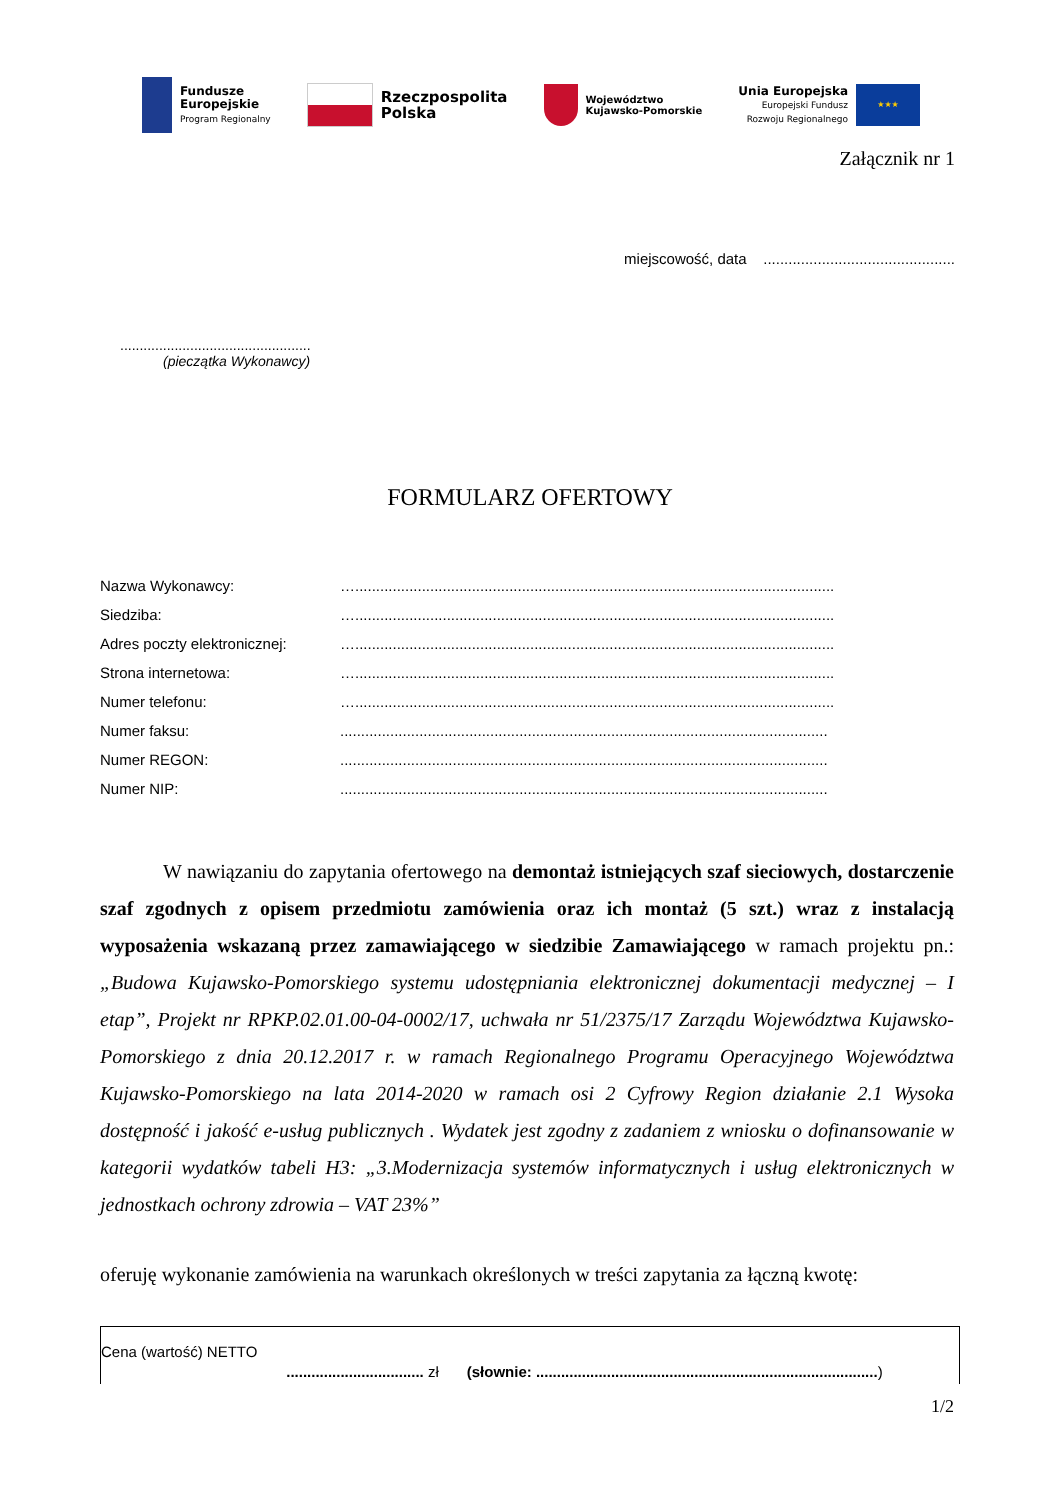Fundusze
Europejskie
Program Regionalny
Rzeczpospolita
Polska
Województwo
Kujawsko-Pomorskie
Unia Europejska
Europejski Fundusz
Rozwoju Regionalnego
★★★
Załącznik nr 1
miejscowość, data ..............................................
.................................................
(pieczątka Wykonawcy)
FORMULARZ OFERTOWY
| Nazwa Wykonawcy: | …................................................................................................................... |
| Siedziba: | …................................................................................................................... |
| Adres poczty elektronicznej: | …................................................................................................................... |
| Strona internetowa: | …................................................................................................................... |
| Numer telefonu: | …................................................................................................................... |
| Numer faksu: | ..................................................................................................................... |
| Numer REGON: | ..................................................................................................................... |
| Numer NIP: | ..................................................................................................................... |
W nawiązaniu do zapytania ofertowego na demontaż istniejących szaf sieciowych, dostarczenie szaf zgodnych z opisem przedmiotu zamówienia oraz ich montaż (5 szt.) wraz z instalacją wyposażenia wskazaną przez zamawiającego w siedzibie Zamawiającego w ramach projektu pn.: „Budowa Kujawsko-Pomorskiego systemu udostępniania elektronicznej dokumentacji medycznej – I etap”, Projekt nr RPKP.02.01.00-04-0002/17, uchwała nr 51/2375/17 Zarządu Województwa Kujawsko-Pomorskiego z dnia 20.12.2017 r. w ramach Regionalnego Programu Operacyjnego Województwa Kujawsko-Pomorskiego na lata 2014-2020 w ramach osi 2 Cyfrowy Region działanie 2.1 Wysoka dostępność i jakość e-usług publicznych . Wydatek jest zgodny z zadaniem z wniosku o dofinansowanie w kategorii wydatków tabeli H3: „3.Modernizacja systemów informatycznych i usług elektronicznych w jednostkach ochrony zdrowia – VAT 23%”
oferuję wykonanie zamówienia na warunkach określonych w treści zapytania za łączną kwotę:
| Cena (wartość) NETTO | ................................. zł | (słownie: .................................................................................. ) |
1/2